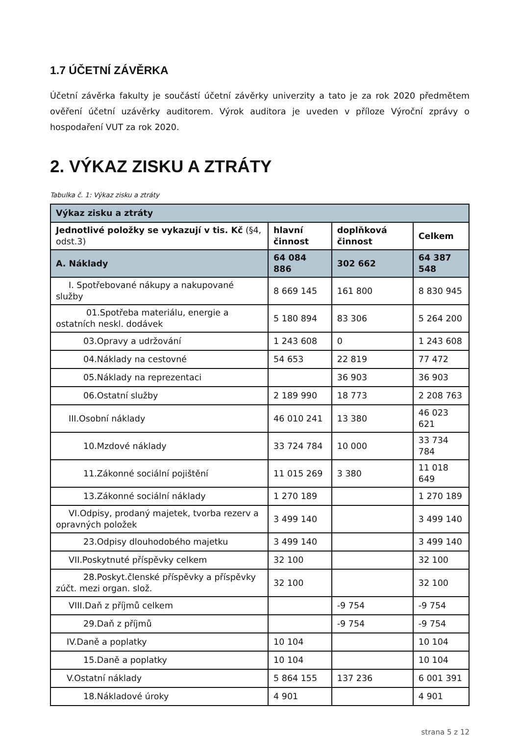1.7 ÚČETNÍ ZÁVĚRKA
Účetní závěrka fakulty je součástí účetní závěrky univerzity a tato je za rok 2020 předmětem ověření účetní uzávěrky auditorem. Výrok auditora je uveden v příloze Výroční zprávy o hospodaření VUT za rok 2020.
2. VÝKAZ ZISKU A ZTRÁTY
Tabulka č. 1: Výkaz zisku a ztráty
| Výkaz zisku a ztráty | | | |
| --- | --- | --- | --- |
| Jednotlivé položky se vykazují v tis. Kč (§4, odst.3) | hlavní činnost | doplňková činnost | Celkem |
| A. Náklady | 64 084 886 | 302 662 | 64 387 548 |
| I. Spotřebované nákupy a nakupované služby | 8 669 145 | 161 800 | 8 830 945 |
| 01.Spotřeba materiálu, energie a ostatních neskl. dodávek | 5 180 894 | 83 306 | 5 264 200 |
| 03.Opravy a udržování | 1 243 608 | 0 | 1 243 608 |
| 04.Náklady na cestovné | 54 653 | 22 819 | 77 472 |
| 05.Náklady na reprezentaci | | 36 903 | 36 903 |
| 06.Ostatní služby | 2 189 990 | 18 773 | 2 208 763 |
| III.Osobní náklady | 46 010 241 | 13 380 | 46 023 621 |
| 10.Mzdové náklady | 33 724 784 | 10 000 | 33 734 784 |
| 11.Zákonné sociální pojištění | 11 015 269 | 3 380 | 11 018 649 |
| 13.Zákonné sociální náklady | 1 270 189 | | 1 270 189 |
| VI.Odpisy, prodaný majetek, tvorba rezerv a opravných položek | 3 499 140 | | 3 499 140 |
| 23.Odpisy dlouhodobého majetku | 3 499 140 | | 3 499 140 |
| VII.Poskytnuté příspěvky celkem | 32 100 | | 32 100 |
| 28.Poskyt.členské příspěvky a příspěvky zúčt. mezi organ. slož. | 32 100 | | 32 100 |
| VIII.Daň z příjmů celkem | | -9 754 | -9 754 |
| 29.Daň z příjmů | | -9 754 | -9 754 |
| IV.Daně a poplatky | 10 104 | | 10 104 |
| 15.Daně a poplatky | 10 104 | | 10 104 |
| V.Ostatní náklady | 5 864 155 | 137 236 | 6 001 391 |
| 18.Nákladové úroky | 4 901 | | 4 901 |
strana 5 z 12